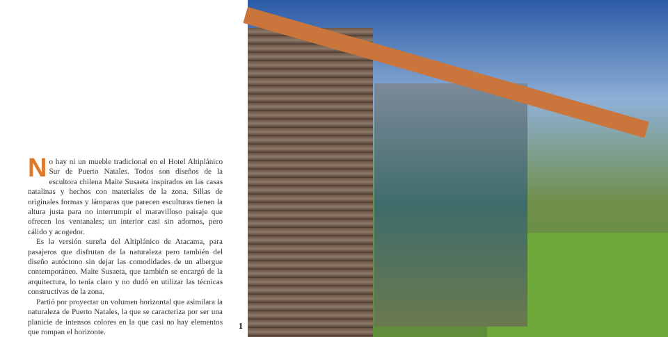No hay ni un mueble tradicional en el Hotel Altiplánico Sur de Puerto Natales. Todos son diseños de la escultora chilena Maite Susaeta inspirados en las casas natalinas y hechos con materiales de la zona. Sillas de originales formas y lámparas que parecen esculturas tienen la altura justa para no interrumpir el maravilloso paisaje que ofrecen los ventanales; un interior casi sin adornos, pero cálido y acogedor.
Es la versión sureña del Altiplánico de Atacama, para pasajeros que disfrutan de la naturaleza pero también del diseño autóctono sin dejar las comodidades de un albergue contemporáneo. Maite Susaeta, que también se encargó de la arquitectura, lo tenía claro y no dudó en utilizar las técnicas constructivas de la zona.
Partió por proyectar un volumen horizontal que asimilara la naturaleza de Puerto Natales, la que se caracteriza por ser una planicie de intensos colores en la que casi no hay elementos que rompan el horizonte.
1